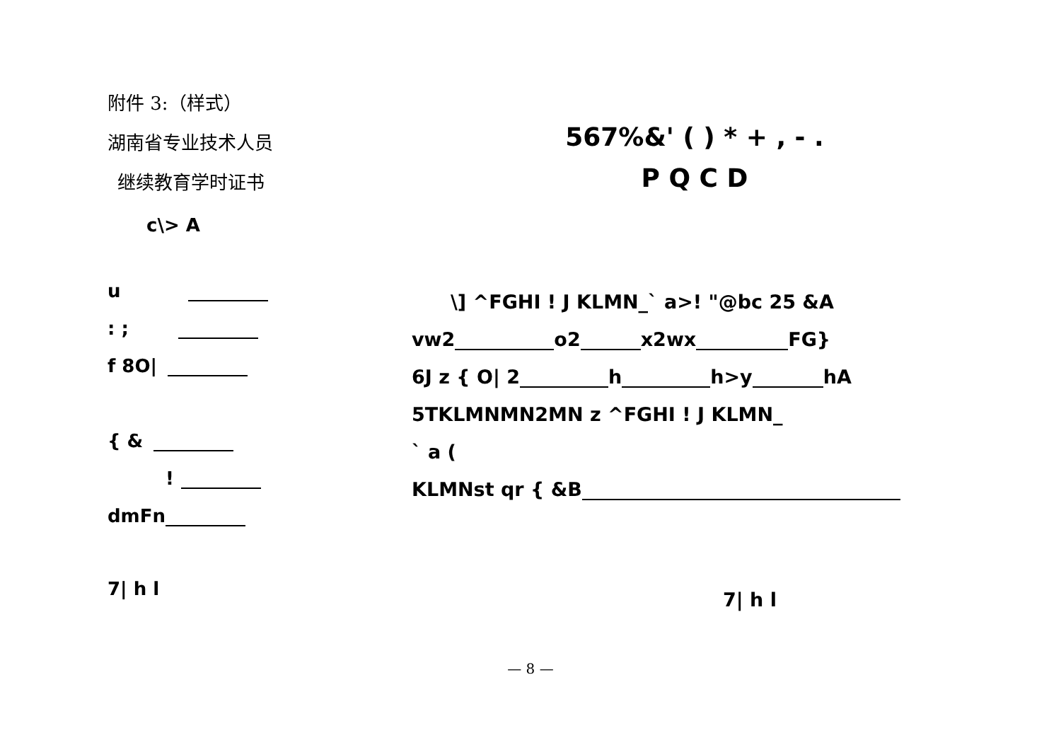附件 3:（样式）
湖南省专业技术人员
继续教育学时证书
c\> A
u
: ;
f 8O|
{ &
!
dmFn
7| h l
567%&' ( ) * + , - .
P Q C D
\] ^FGHI ! J KLMN_` a>! "@bc 25 &A
vw2 o2 x2wx FG}
6J z { O| 2 h h>y hA
5TKLMNMN2MN z ^FGHI ! J KLMN_
` a (
KLMNst qr { &B
7| h l
— 8 —